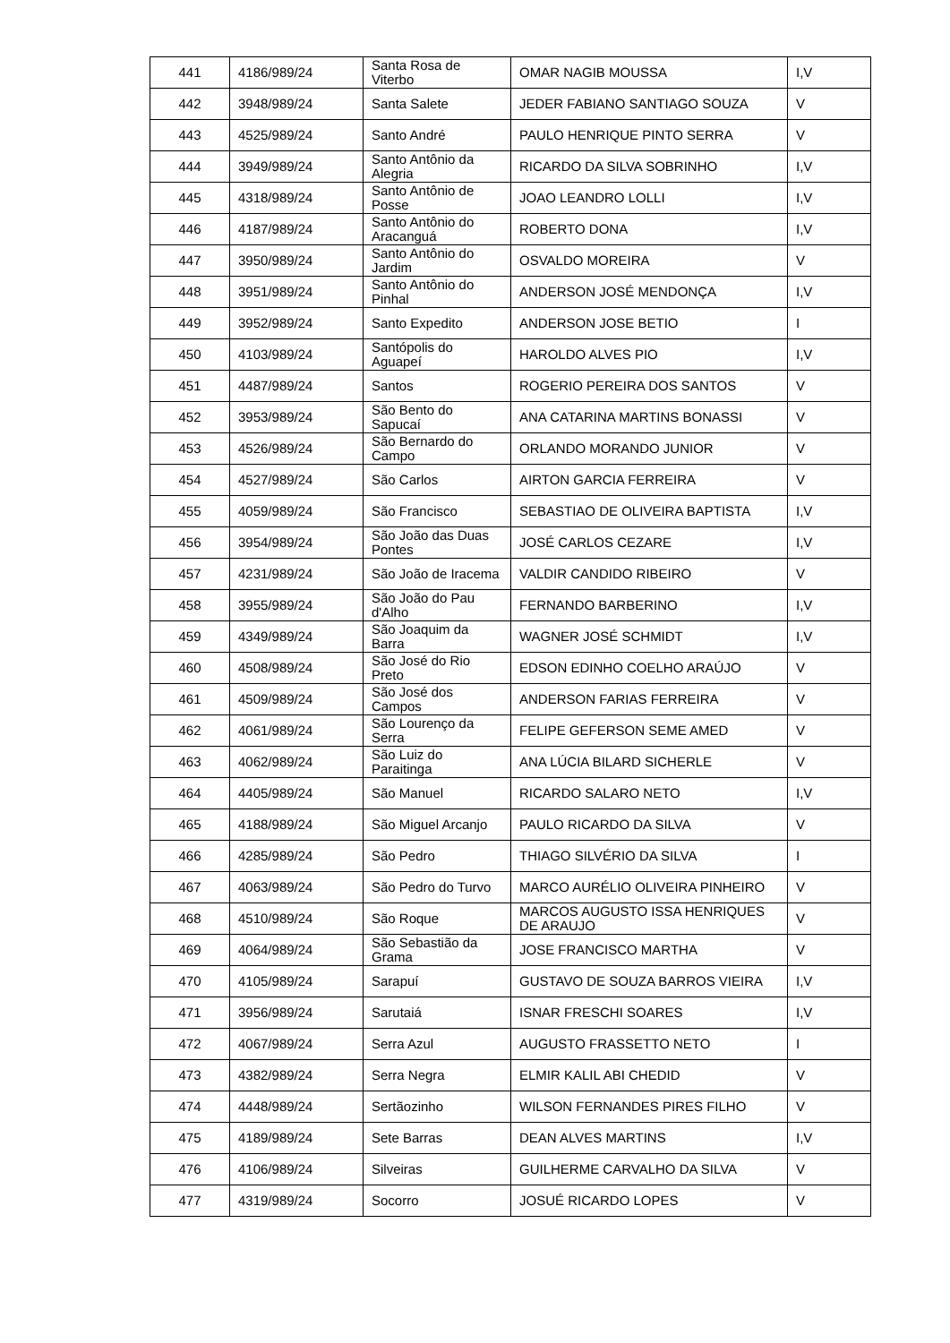| 441 | 4186/989/24 | Santa Rosa de Viterbo | OMAR NAGIB MOUSSA | I,V |
| 442 | 3948/989/24 | Santa Salete | JEDER FABIANO SANTIAGO SOUZA | V |
| 443 | 4525/989/24 | Santo André | PAULO HENRIQUE PINTO SERRA | V |
| 444 | 3949/989/24 | Santo Antônio da Alegria | RICARDO DA SILVA SOBRINHO | I,V |
| 445 | 4318/989/24 | Santo Antônio de Posse | JOAO LEANDRO LOLLI | I,V |
| 446 | 4187/989/24 | Santo Antônio do Aracanguá | ROBERTO DONA | I,V |
| 447 | 3950/989/24 | Santo Antônio do Jardim | OSVALDO MOREIRA | V |
| 448 | 3951/989/24 | Santo Antônio do Pinhal | ANDERSON JOSÉ MENDONÇA | I,V |
| 449 | 3952/989/24 | Santo Expedito | ANDERSON JOSE BETIO | I |
| 450 | 4103/989/24 | Santópolis do Aguapeí | HAROLDO ALVES PIO | I,V |
| 451 | 4487/989/24 | Santos | ROGERIO PEREIRA DOS SANTOS | V |
| 452 | 3953/989/24 | São Bento do Sapucaí | ANA CATARINA MARTINS BONASSI | V |
| 453 | 4526/989/24 | São Bernardo do Campo | ORLANDO MORANDO JUNIOR | V |
| 454 | 4527/989/24 | São Carlos | AIRTON GARCIA FERREIRA | V |
| 455 | 4059/989/24 | São Francisco | SEBASTIAO DE OLIVEIRA BAPTISTA | I,V |
| 456 | 3954/989/24 | São João das Duas Pontes | JOSÉ CARLOS CEZARE | I,V |
| 457 | 4231/989/24 | São João de Iracema | VALDIR CANDIDO RIBEIRO | V |
| 458 | 3955/989/24 | São João do Pau d'Alho | FERNANDO BARBERINO | I,V |
| 459 | 4349/989/24 | São Joaquim da Barra | WAGNER JOSÉ SCHMIDT | I,V |
| 460 | 4508/989/24 | São José do Rio Preto | EDSON EDINHO COELHO ARAÚJO | V |
| 461 | 4509/989/24 | São José dos Campos | ANDERSON FARIAS FERREIRA | V |
| 462 | 4061/989/24 | São Lourenço da Serra | FELIPE GEFERSON SEME AMED | V |
| 463 | 4062/989/24 | São Luiz do Paraitinga | ANA LÚCIA BILARD SICHERLE | V |
| 464 | 4405/989/24 | São Manuel | RICARDO SALARO NETO | I,V |
| 465 | 4188/989/24 | São Miguel Arcanjo | PAULO RICARDO DA SILVA | V |
| 466 | 4285/989/24 | São Pedro | THIAGO SILVÉRIO DA SILVA | I |
| 467 | 4063/989/24 | São Pedro do Turvo | MARCO AURÉLIO OLIVEIRA PINHEIRO | V |
| 468 | 4510/989/24 | São Roque | MARCOS AUGUSTO ISSA HENRIQUES DE ARAUJO | V |
| 469 | 4064/989/24 | São Sebastião da Grama | JOSE FRANCISCO MARTHA | V |
| 470 | 4105/989/24 | Sarapuí | GUSTAVO DE SOUZA BARROS VIEIRA | I,V |
| 471 | 3956/989/24 | Sarutaiá | ISNAR FRESCHI SOARES | I,V |
| 472 | 4067/989/24 | Serra Azul | AUGUSTO FRASSETTO NETO | I |
| 473 | 4382/989/24 | Serra Negra | ELMIR KALIL ABI CHEDID | V |
| 474 | 4448/989/24 | Sertãozinho | WILSON FERNANDES PIRES FILHO | V |
| 475 | 4189/989/24 | Sete Barras | DEAN ALVES MARTINS | I,V |
| 476 | 4106/989/24 | Silveiras | GUILHERME CARVALHO DA SILVA | V |
| 477 | 4319/989/24 | Socorro | JOSUÉ RICARDO LOPES | V |